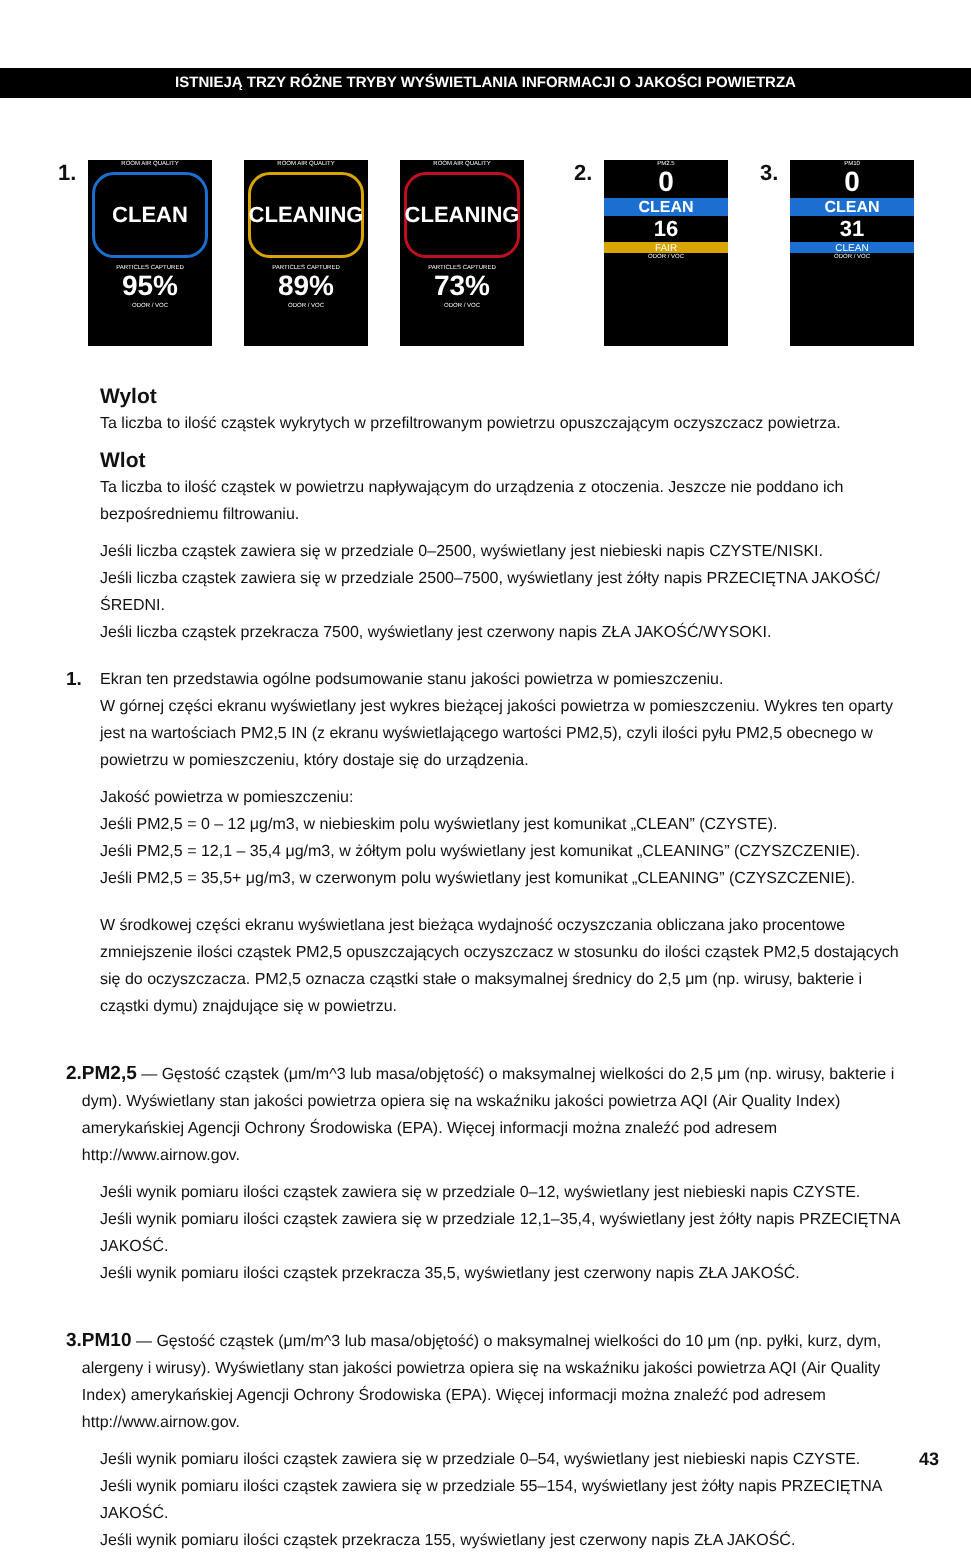ISTNIEJĄ TRZY RÓŻNE TRYBY WYŚWIETLANIA INFORMACJI O JAKOŚCI POWIETRZA
1.
ROOM AIR QUALITY
CLEAN
PARTICLES CAPTURED
95%
ODOR / VOC
ROOM AIR QUALITY
CLEANING
PARTICLES CAPTURED
89%
ODOR / VOC
ROOM AIR QUALITY
CLEANING
PARTICLES CAPTURED
73%
ODOR / VOC
2.
PM2.5
0
CLEAN
16
FAIR
ODOR / VOC
3.
PM10
0
CLEAN
31
CLEAN
ODOR / VOC
Wylot
Ta liczba to ilość cząstek wykrytych w przefiltrowanym powietrzu opuszczającym oczyszczacz powietrza.
Wlot
Ta liczba to ilość cząstek w powietrzu napływającym do urządzenia z otoczenia. Jeszcze nie poddano ich bezpośredniemu filtrowaniu.
Jeśli liczba cząstek zawiera się w przedziale 0–2500, wyświetlany jest niebieski napis CZYSTE/NISKI.
Jeśli liczba cząstek zawiera się w przedziale 2500–7500, wyświetlany jest żółty napis PRZECIĘTNA JAKOŚĆ/ŚREDNI.
Jeśli liczba cząstek przekracza 7500, wyświetlany jest czerwony napis ZŁA JAKOŚĆ/WYSOKI.
1.
Ekran ten przedstawia ogólne podsumowanie stanu jakości powietrza w pomieszczeniu.
W górnej części ekranu wyświetlany jest wykres bieżącej jakości powietrza w pomieszczeniu. Wykres ten oparty jest na wartościach PM2,5 IN (z ekranu wyświetlającego wartości PM2,5), czyli ilości pyłu PM2,5 obecnego w powietrzu w pomieszczeniu, który dostaje się do urządzenia.
Jakość powietrza w pomieszczeniu:
Jeśli PM2,5 = 0 – 12 μg/m3, w niebieskim polu wyświetlany jest komunikat „CLEAN” (CZYSTE).
Jeśli PM2,5 = 12,1 – 35,4 μg/m3, w żółtym polu wyświetlany jest komunikat „CLEANING” (CZYSZCZENIE).
Jeśli PM2,5 = 35,5+ μg/m3, w czerwonym polu wyświetlany jest komunikat „CLEANING” (CZYSZCZENIE).
W środkowej części ekranu wyświetlana jest bieżąca wydajność oczyszczania obliczana jako procentowe zmniejszenie ilości cząstek PM2,5 opuszczających oczyszczacz w stosunku do ilości cząstek PM2,5 dostających się do oczyszczacza. PM2,5 oznacza cząstki stałe o maksymalnej średnicy do 2,5 μm (np. wirusy, bakterie i cząstki dymu) znajdujące się w powietrzu.
2. PM2,5 — Gęstość cząstek (μm/m^3 lub masa/objętość) o maksymalnej wielkości do 2,5 μm (np. wirusy, bakterie i dym). Wyświetlany stan jakości powietrza opiera się na wskaźniku jakości powietrza AQI (Air Quality Index) amerykańskiej Agencji Ochrony Środowiska (EPA). Więcej informacji można znaleźć pod adresem http://www.airnow.gov.
Jeśli wynik pomiaru ilości cząstek zawiera się w przedziale 0–12, wyświetlany jest niebieski napis CZYSTE.
Jeśli wynik pomiaru ilości cząstek zawiera się w przedziale 12,1–35,4, wyświetlany jest żółty napis PRZECIĘTNA JAKOŚĆ.
Jeśli wynik pomiaru ilości cząstek przekracza 35,5, wyświetlany jest czerwony napis ZŁA JAKOŚĆ.
3. PM10 — Gęstość cząstek (μm/m^3 lub masa/objętość) o maksymalnej wielkości do 10 μm (np. pyłki, kurz, dym, alergeny i wirusy). Wyświetlany stan jakości powietrza opiera się na wskaźniku jakości powietrza AQI (Air Quality Index) amerykańskiej Agencji Ochrony Środowiska (EPA). Więcej informacji można znaleźć pod adresem http://www.airnow.gov.
Jeśli wynik pomiaru ilości cząstek zawiera się w przedziale 0–54, wyświetlany jest niebieski napis CZYSTE.
Jeśli wynik pomiaru ilości cząstek zawiera się w przedziale 55–154, wyświetlany jest żółty napis PRZECIĘTNA JAKOŚĆ.
Jeśli wynik pomiaru ilości cząstek przekracza 155, wyświetlany jest czerwony napis ZŁA JAKOŚĆ.
43